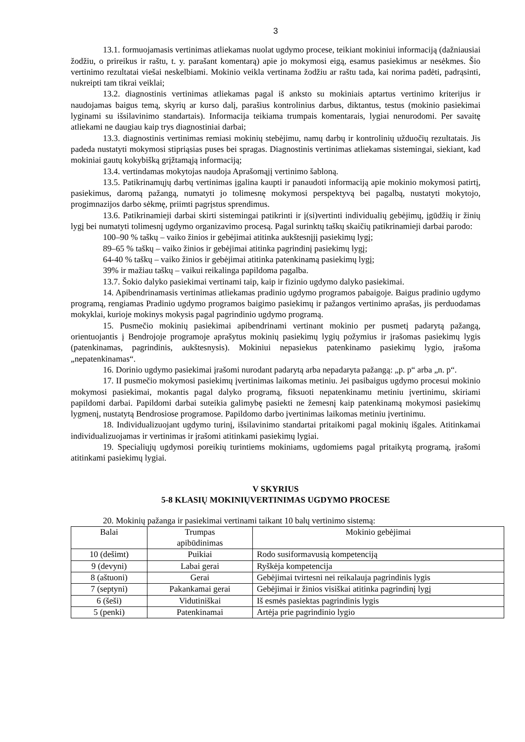3
13.1. formuojamasis vertinimas atliekamas nuolat ugdymo procese, teikiant mokiniui informaciją (dažniausiai žodžiu, o prireikus ir raštu, t. y. parašant komentarą) apie jo mokymosi eigą, esamus pasiekimus ar nesėkmes. Šio vertinimo rezultatai viešai neskelbiami. Mokinio veikla vertinama žodžiu ar raštu tada, kai norima padėti, padrąsinti, nukreipti tam tikrai veiklai;
13.2. diagnostinis vertinimas atliekamas pagal iš anksto su mokiniais aptartus vertinimo kriterijus ir naudojamas baigus temą, skyrių ar kurso dalį, parašius kontrolinius darbus, diktantus, testus (mokinio pasiekimai lyginami su išsilavinimo standartais). Informacija teikiama trumpais komentarais, lygiai nenurodomi. Per savaitę atliekami ne daugiau kaip trys diagnostiniai darbai;
13.3. diagnostinis vertinimas remiasi mokinių stebėjimu, namų darbų ir kontrolinių užduočių rezultatais. Jis padeda nustatyti mokymosi stipriąsias puses bei spragas. Diagnostinis vertinimas atliekamas sistemingai, siekiant, kad mokiniai gautų kokybišką grįžtamąją informaciją;
13.4. vertindamas mokytojas naudoja Aprašomąjį vertinimo šabloną.
13.5. Patikrinamųjų darbų vertinimas įgalina kaupti ir panaudoti informaciją apie mokinio mokymosi patirtį, pasiekimus, daromą pažangą, numatyti jo tolimesnę mokymosi perspektyvą bei pagalbą, nustatyti mokytojo, progimnazijos darbo sėkmę, priimti pagrįstus sprendimus.
13.6. Patikrinamieji darbai skirti sistemingai patikrinti ir į(si)vertinti individualių gebėjimų, įgūdžių ir žinių lygį bei numatyti tolimesnį ugdymo organizavimo procesą. Pagal surinktų taškų skaičių patikrinamieji darbai parodo:
100–90 % taškų – vaiko žinios ir gebėjimai atitinka aukštesnįjį pasiekimų lygį;
89–65 % taškų – vaiko žinios ir gebėjimai atitinka pagrindinį pasiekimų lygį;
64-40 % taškų – vaiko žinios ir gebėjimai atitinka patenkinamą pasiekimų lygį;
39% ir mažiau taškų – vaikui reikalinga papildoma pagalba.
13.7. Šokio dalyko pasiekimai vertinami taip, kaip ir fizinio ugdymo dalyko pasiekimai.
14. Apibendrinamasis vertinimas atliekamas pradinio ugdymo programos pabaigoje. Baigus pradinio ugdymo programą, rengiamas Pradinio ugdymo programos baigimo pasiekimų ir pažangos vertinimo aprašas, jis perduodamas mokyklai, kurioje mokinys mokysis pagal pagrindinio ugdymo programą.
15. Pusmečio mokinių pasiekimai apibendrinami vertinant mokinio per pusmetį padarytą pažangą, orientuojantis į Bendrojoje programoje aprašytus mokinių pasiekimų lygių požymius ir įrašomas pasiekimų lygis (patenkinamas, pagrindinis, aukštesnysis). Mokiniui nepasiekus patenkinamo pasiekimų lygio, įrašoma „nepatenkinamas“.
16. Dorinio ugdymo pasiekimai įrašomi nurodant padarytą arba nepadaryta pažangą: „p. p“ arba „n. p“.
17. II pusmečio mokymosi pasiekimų įvertinimas laikomas metiniu. Jei pasibaigus ugdymo procesui mokinio mokymosi pasiekimai, mokantis pagal dalyko programą, fiksuoti nepatenkinamu metiniu įvertinimu, skiriami papildomi darbai. Papildomi darbai suteikia galimybę pasiekti ne žemesnį kaip patenkinamą mokymosi pasiekimų lygmenį, nustatytą Bendrosiose programose. Papildomo darbo įvertinimas laikomas metiniu įvertinimu.
18. Individualizuojant ugdymo turinį, išsilavinimo standartai pritaikomi pagal mokinių išgales. Atitinkamai individualizuojamas ir vertinimas ir įrašomi atitinkami pasiekimų lygiai.
19. Specialiųjų ugdymosi poreikių turintiems mokiniams, ugdomiems pagal pritaikytą programą, įrašomi atitinkami pasiekimų lygiai.
V SKYRIUS
5-8 KLASIŲ MOKINIŲVERTINIMAS UGDYMO PROCESE
20. Mokinių pažanga ir pasiekimai vertinami taikant 10 balų vertinimo sistemą:
| Balai | Trumpas apibūdinimas | Mokinio gebėjimai |
| --- | --- | --- |
| 10 (dešimt) | Puikiai | Rodo susiformavusią kompetenciją |
| 9 (devyni) | Labai gerai | Ryškėja kompetencija |
| 8 (aštuoni) | Gerai | Gebėjimai tvirtesni nei reikalauja pagrindinis lygis |
| 7 (septyni) | Pakankamai gerai | Gebėjimai ir žinios visiškai atitinka pagrindinį lygį |
| 6 (šeši) | Vidutiniškai | Iš esmės pasiektas pagrindinis lygis |
| 5 (penki) | Patenkinamai | Artėja prie pagrindinio lygio |